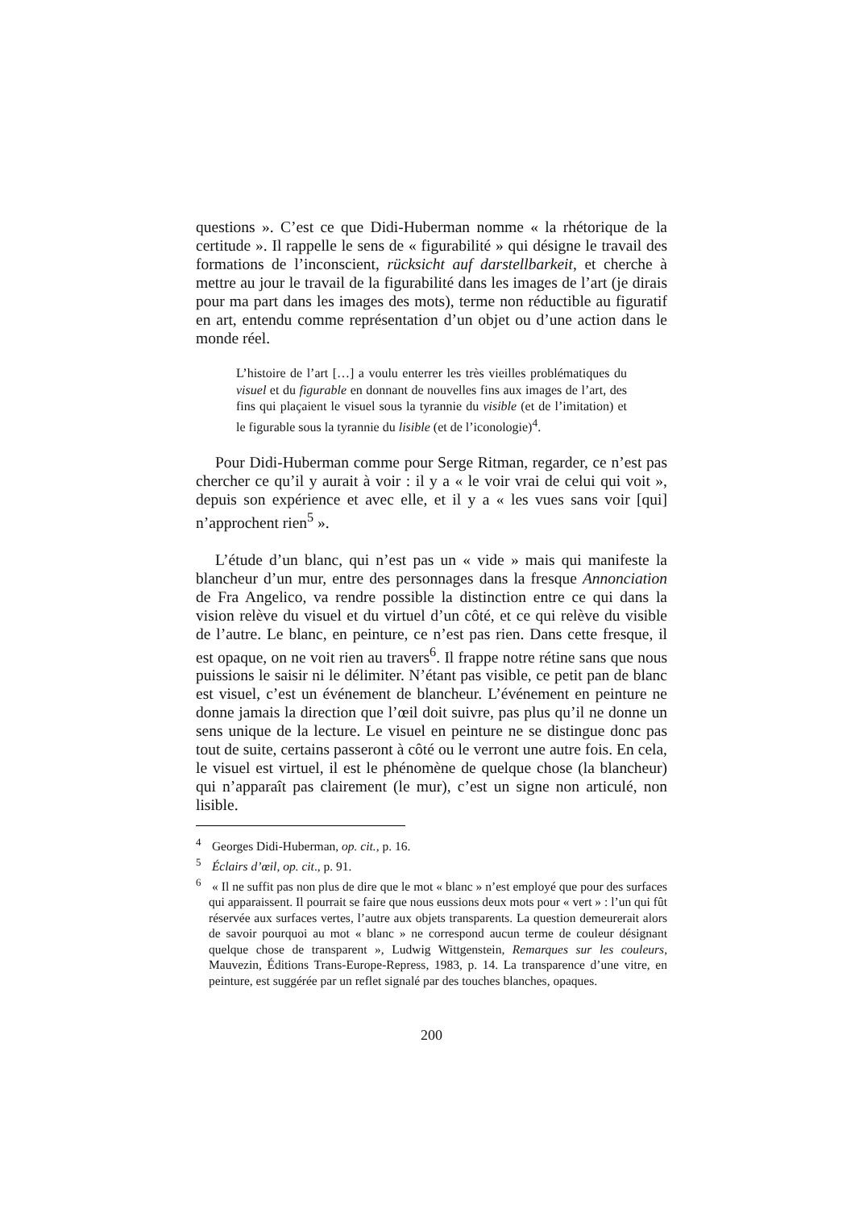questions ». C’est ce que Didi-Huberman nomme « la rhétorique de la certitude ». Il rappelle le sens de « figurabilité » qui désigne le travail des formations de l’inconscient, rücksicht auf darstellbarkeit, et cherche à mettre au jour le travail de la figurabilité dans les images de l’art (je dirais pour ma part dans les images des mots), terme non réductible au figuratif en art, entendu comme représentation d’un objet ou d’une action dans le monde réel.
L’histoire de l’art […] a voulu enterrer les très vieilles problématiques du visuel et du figurable en donnant de nouvelles fins aux images de l’art, des fins qui plaçaient le visuel sous la tyrannie du visible (et de l’imitation) et le figurable sous la tyrannie du lisible (et de l’iconologie)<sup>4</sup>.
Pour Didi-Huberman comme pour Serge Ritman, regarder, ce n’est pas chercher ce qu’il y aurait à voir : il y a « le voir vrai de celui qui voit », depuis son expérience et avec elle, et il y a « les vues sans voir [qui] n’approchent rien<sup>5</sup> ».
L’étude d’un blanc, qui n’est pas un « vide » mais qui manifeste la blancheur d’un mur, entre des personnages dans la fresque Annonciation de Fra Angelico, va rendre possible la distinction entre ce qui dans la vision relève du visuel et du virtuel d’un côté, et ce qui relève du visible de l’autre. Le blanc, en peinture, ce n’est pas rien. Dans cette fresque, il est opaque, on ne voit rien au travers<sup>6</sup>. Il frappe notre rétine sans que nous puissions le saisir ni le délimiter. N’étant pas visible, ce petit pan de blanc est visuel, c’est un événement de blancheur. L’événement en peinture ne donne jamais la direction que l’œil doit suivre, pas plus qu’il ne donne un sens unique de la lecture. Le visuel en peinture ne se distingue donc pas tout de suite, certains passeront à côté ou le verront une autre fois. En cela, le visuel est virtuel, il est le phénomène de quelque chose (la blancheur) qui n’apparaît pas clairement (le mur), c’est un signe non articulé, non lisible.
<sup>4</sup> Georges Didi-Huberman, op. cit., p. 16.
<sup>5</sup> Éclairs d’œil, op. cit., p. 91.
<sup>6</sup> « Il ne suffit pas non plus de dire que le mot « blanc » n’est employé que pour des surfaces qui apparaissent. Il pourrait se faire que nous eussions deux mots pour « vert » : l’un qui fût réservée aux surfaces vertes, l’autre aux objets transparents. La question demeurerait alors de savoir pourquoi au mot « blanc » ne correspond aucun terme de couleur désignant quelque chose de transparent », Ludwig Wittgenstein, Remarques sur les couleurs, Mauvezin, Éditions Trans-Europe-Repress, 1983, p. 14. La transparence d’une vitre, en peinture, est suggérée par un reflet signalé par des touches blanches, opaques.
200